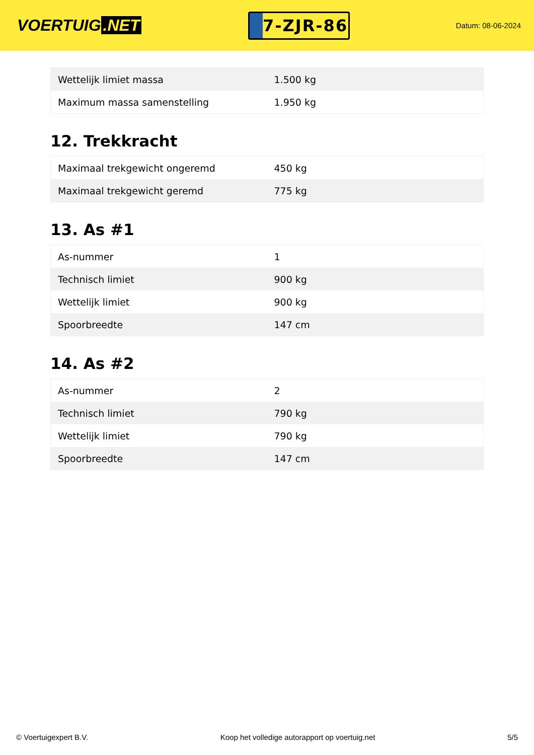VOERTUIG.NET
7-ZJR-86
Datum: 08-06-2024
| Wettelijk limiet massa | 1.500 kg |
| Maximum massa samenstelling | 1.950 kg |
12. Trekkracht
| Maximaal trekgewicht ongeremd | 450 kg |
| Maximaal trekgewicht geremd | 775 kg |
13. As #1
| As-nummer | 1 |
| Technisch limiet | 900 kg |
| Wettelijk limiet | 900 kg |
| Spoorbreedte | 147 cm |
14. As #2
| As-nummer | 2 |
| Technisch limiet | 790 kg |
| Wettelijk limiet | 790 kg |
| Spoorbreedte | 147 cm |
© Voertuigexpert B.V. Koop het volledige autorapport op voertuig.net 5/5